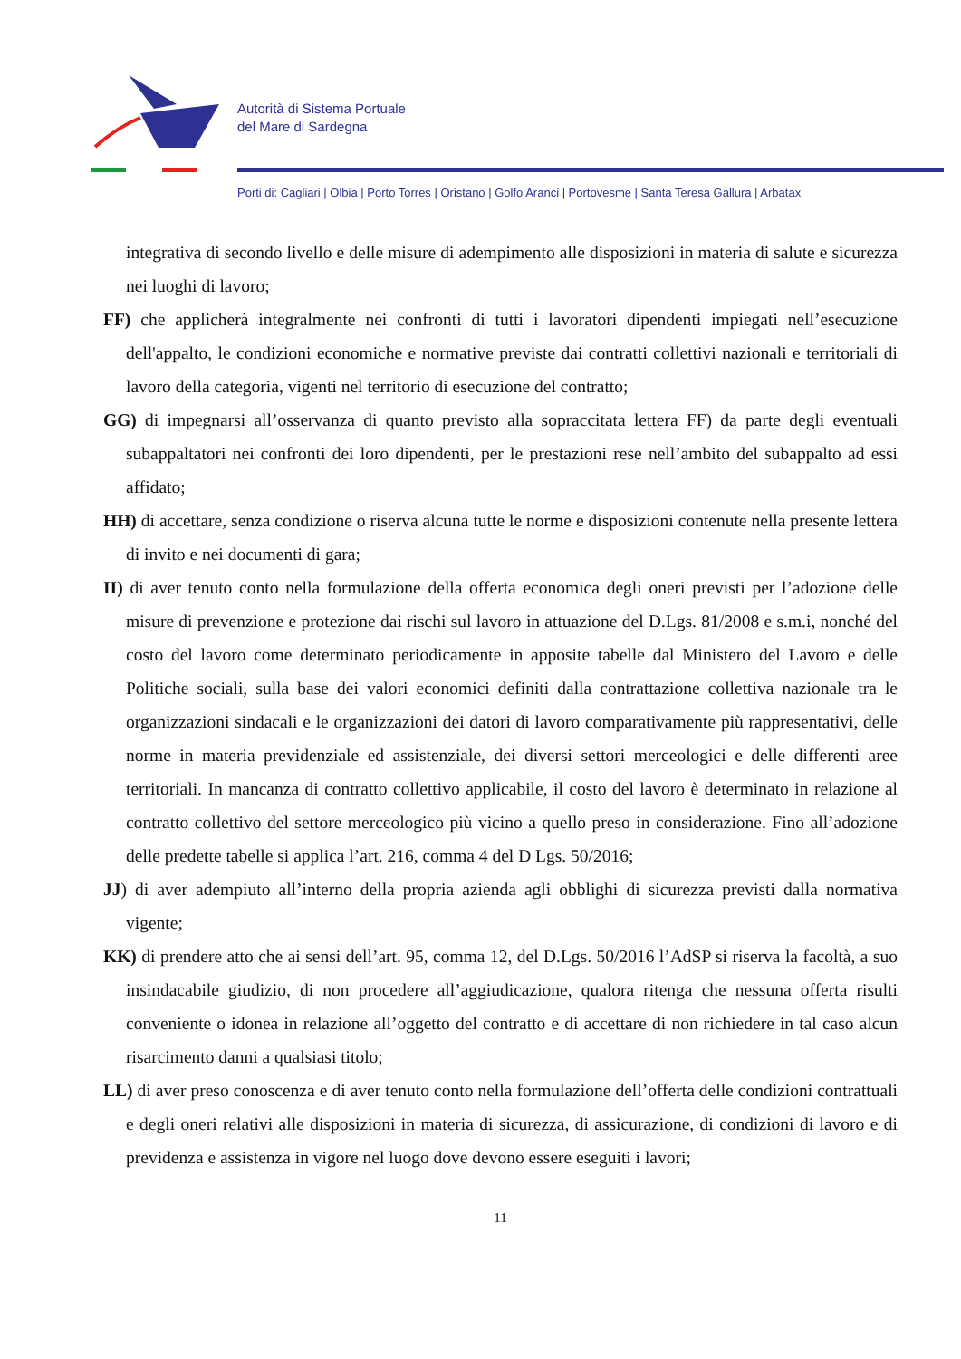Autorità di Sistema Portuale
del Mare di Sardegna
Porti di: Cagliari | Olbia | Porto Torres | Oristano | Golfo Aranci | Portovesme | Santa Teresa Gallura | Arbatax
integrativa di secondo livello e delle misure di adempimento alle disposizioni in materia di salute e sicurezza nei luoghi di lavoro;
FF) che applicherà integralmente nei confronti di tutti i lavoratori dipendenti impiegati nell’esecuzione dell'appalto, le condizioni economiche e normative previste dai contratti collettivi nazionali e territoriali di lavoro della categoria, vigenti nel territorio di esecuzione del contratto;
GG) di impegnarsi all’osservanza di quanto previsto alla sopraccitata lettera FF) da parte degli eventuali subappaltatori nei confronti dei loro dipendenti, per le prestazioni rese nell’ambito del subappalto ad essi affidato;
HH) di accettare, senza condizione o riserva alcuna tutte le norme e disposizioni contenute nella presente lettera di invito e nei documenti di gara;
II) di aver tenuto conto nella formulazione della offerta economica degli oneri previsti per l’adozione delle misure di prevenzione e protezione dai rischi sul lavoro in attuazione del D.Lgs. 81/2008 e s.m.i, nonché del costo del lavoro come determinato periodicamente in apposite tabelle dal Ministero del Lavoro e delle Politiche sociali, sulla base dei valori economici definiti dalla contrattazione collettiva nazionale tra le organizzazioni sindacali e le organizzazioni dei datori di lavoro comparativamente più rappresentativi, delle norme in materia previdenziale ed assistenziale, dei diversi settori merceologici e delle differenti aree territoriali. In mancanza di contratto collettivo applicabile, il costo del lavoro è determinato in relazione al contratto collettivo del settore merceologico più vicino a quello preso in considerazione. Fino all’adozione delle predette tabelle si applica l’art. 216, comma 4 del D Lgs. 50/2016;
JJ) di aver adempiuto all’interno della propria azienda agli obblighi di sicurezza previsti dalla normativa vigente;
KK) di prendere atto che ai sensi dell’art. 95, comma 12, del D.Lgs. 50/2016 l’AdSP si riserva la facoltà, a suo insindacabile giudizio, di non procedere all’aggiudicazione, qualora ritenga che nessuna offerta risulti conveniente o idonea in relazione all’oggetto del contratto e di accettare di non richiedere in tal caso alcun risarcimento danni a qualsiasi titolo;
LL) di aver preso conoscenza e di aver tenuto conto nella formulazione dell’offerta delle condizioni contrattuali e degli oneri relativi alle disposizioni in materia di sicurezza, di assicurazione, di condizioni di lavoro e di previdenza e assistenza in vigore nel luogo dove devono essere eseguiti i lavori;
11